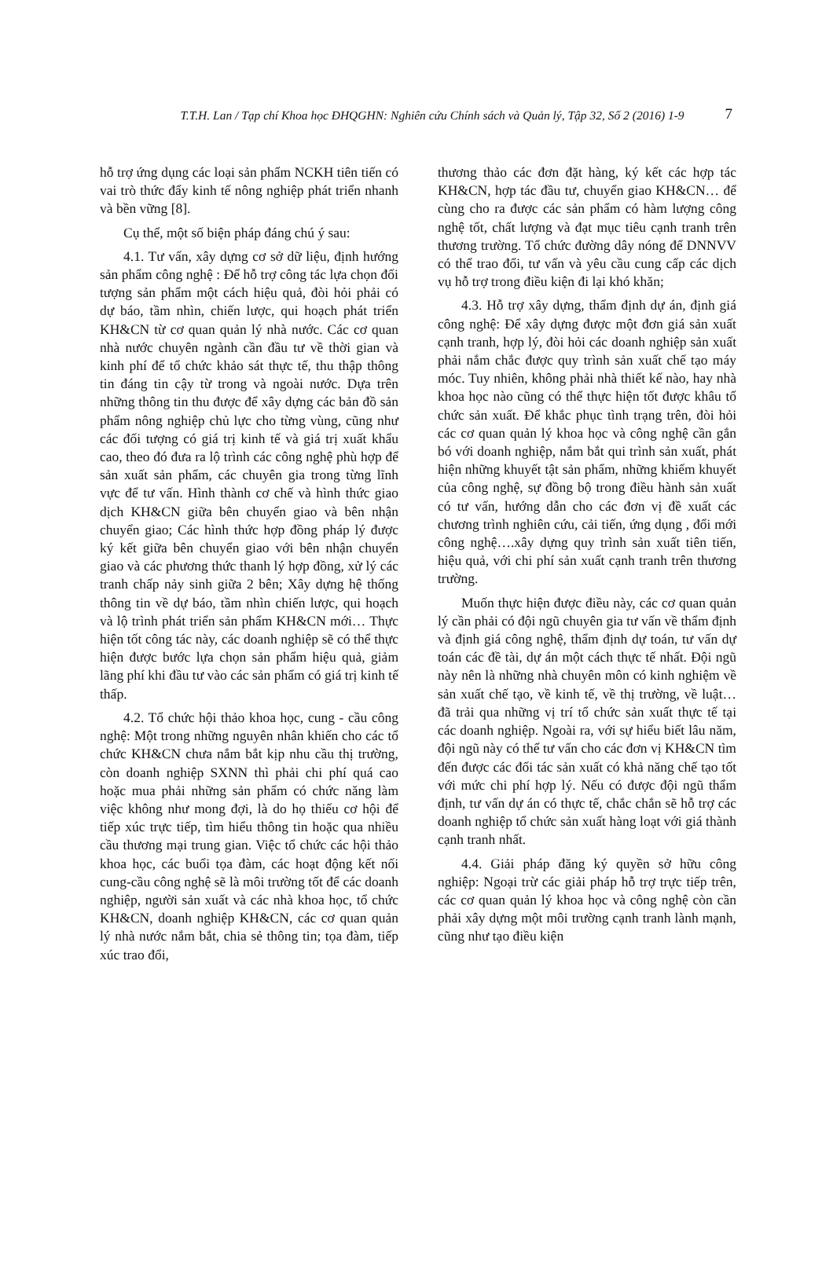T.T.H. Lan / Tạp chí Khoa học ĐHQGHN: Nghiên cứu Chính sách và Quản lý, Tập 32, Số 2 (2016) 1-9
7
hỗ trợ ứng dụng các loại sản phẩm NCKH tiên tiến có vai trò thức đẩy kinh tế nông nghiệp phát triển nhanh và bền vững [8].
Cụ thể, một số biện pháp đáng chú ý sau:
4.1. Tư vấn, xây dựng cơ sở dữ liệu, định hướng sản phẩm công nghệ : Để hỗ trợ công tác lựa chọn đối tượng sản phẩm một cách hiệu quả, đòi hỏi phải có dự báo, tầm nhìn, chiến lược, qui hoạch phát triển KH&CN từ cơ quan quản lý nhà nước. Các cơ quan nhà nước chuyên ngành cần đầu tư về thời gian và kinh phí để tổ chức khảo sát thực tế, thu thập thông tin đáng tin cậy từ trong và ngoài nước. Dựa trên những thông tin thu được để xây dựng các bản đồ sản phẩm nông nghiệp chủ lực cho từng vùng, cũng như các đối tượng có giá trị kinh tế và giá trị xuất khẩu cao, theo đó đưa ra lộ trình các công nghệ phù hợp để sản xuất sản phẩm, các chuyên gia trong từng lĩnh vực để tư vấn. Hình thành cơ chế và hình thức giao dịch KH&CN giữa bên chuyển giao và bên nhận chuyển giao; Các hình thức hợp đồng pháp lý được ký kết giữa bên chuyển giao với bên nhận chuyển giao và các phương thức thanh lý hợp đồng, xử lý các tranh chấp nảy sinh giữa 2 bên; Xây dựng hệ thống thông tin về dự báo, tầm nhìn chiến lược, qui hoạch và lộ trình phát triển sản phẩm KH&CN mới… Thực hiện tốt công tác này, các doanh nghiệp sẽ có thể thực hiện được bước lựa chọn sản phẩm hiệu quả, giảm lãng phí khi đầu tư vào các sản phẩm có giá trị kinh tế thấp.
4.2. Tổ chức hội thảo khoa học, cung - cầu công nghệ: Một trong những nguyên nhân khiến cho các tổ chức KH&CN chưa nắm bắt kịp nhu cầu thị trường, còn doanh nghiệp SXNN thì phải chi phí quá cao hoặc mua phải những sản phẩm có chức năng làm việc không như mong đợi, là do họ thiếu cơ hội để tiếp xúc trực tiếp, tìm hiểu thông tin hoặc qua nhiều cầu thương mại trung gian. Việc tổ chức các hội thảo khoa học, các buổi tọa đàm, các hoạt động kết nối cung-cầu công nghệ sẽ là môi trường tốt để các doanh nghiệp, người sản xuất và các nhà khoa học, tổ chức KH&CN, doanh nghiệp KH&CN, các cơ quan quản lý nhà nước nắm bắt, chia sẻ thông tin; tọa đàm, tiếp xúc trao đổi,
thương thảo các đơn đặt hàng, ký kết các hợp tác KH&CN, hợp tác đầu tư, chuyển giao KH&CN… để cùng cho ra được các sản phẩm có hàm lượng công nghệ tốt, chất lượng và đạt mục tiêu cạnh tranh trên thương trường. Tổ chức đường dây nóng để DNNVV có thể trao đổi, tư vấn và yêu cầu cung cấp các dịch vụ hỗ trợ trong điều kiện đi lại khó khăn;
4.3. Hỗ trợ xây dựng, thẩm định dự án, định giá công nghệ: Để xây dựng được một đơn giá sản xuất cạnh tranh, hợp lý, đòi hỏi các doanh nghiệp sản xuất phải nắm chắc được quy trình sản xuất chế tạo máy móc. Tuy nhiên, không phải nhà thiết kế nào, hay nhà khoa học nào cũng có thể thực hiện tốt được khâu tổ chức sản xuất. Để khắc phục tình trạng trên, đòi hỏi các cơ quan quản lý khoa học và công nghệ cần gắn bó với doanh nghiệp, nắm bắt qui trình sản xuất, phát hiện những khuyết tật sản phẩm, những khiếm khuyết của công nghệ, sự đồng bộ trong điều hành sản xuất có tư vấn, hướng dẫn cho các đơn vị đề xuất các chương trình nghiên cứu, cải tiến, ứng dụng , đổi mới công nghệ….xây dựng quy trình sản xuất tiên tiến, hiệu quả, với chi phí sản xuất cạnh tranh trên thương trường.
Muốn thực hiện được điều này, các cơ quan quản lý cần phải có đội ngũ chuyên gia tư vấn về thẩm định và định giá công nghệ, thẩm định dự toán, tư vấn dự toán các đề tài, dự án một cách thực tế nhất. Đội ngũ này nên là những nhà chuyên môn có kinh nghiệm về sản xuất chế tạo, về kinh tế, về thị trường, về luật… đã trải qua những vị trí tổ chức sản xuất thực tế tại các doanh nghiệp. Ngoài ra, với sự hiểu biết lâu năm, đội ngũ này có thể tư vấn cho các đơn vị KH&CN tìm đến được các đối tác sản xuất có khả năng chế tạo tốt với mức chi phí hợp lý. Nếu có được đội ngũ thẩm định, tư vấn dự án có thực tế, chắc chắn sẽ hỗ trợ các doanh nghiệp tổ chức sản xuất hàng loạt với giá thành cạnh tranh nhất.
4.4. Giải pháp đăng ký quyền sở hữu công nghiệp: Ngoại trừ các giải pháp hỗ trợ trực tiếp trên, các cơ quan quản lý khoa học và công nghệ còn cần phải xây dựng một môi trường cạnh tranh lành mạnh, cũng như tạo điều kiện